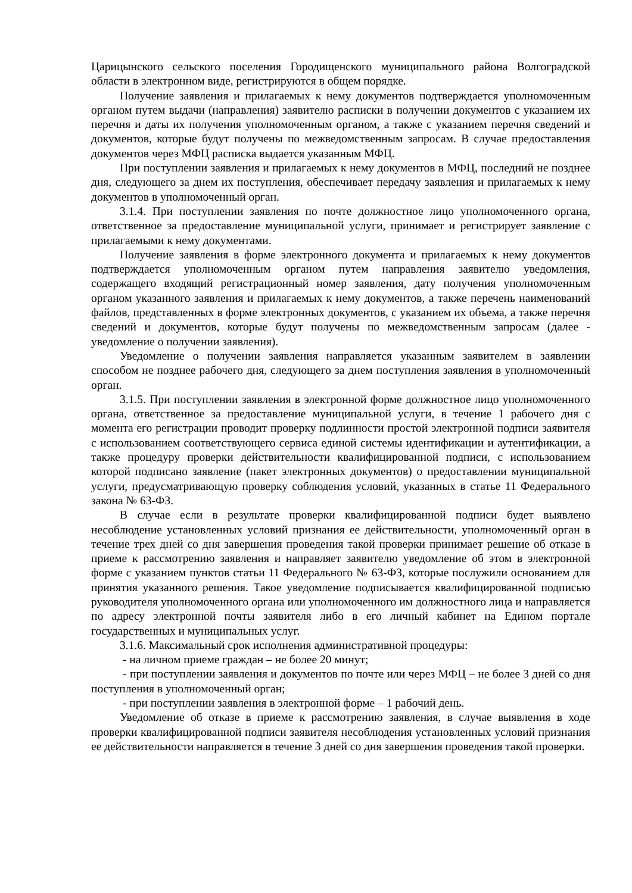Царицынского сельского поселения Городищенского муниципального района Волгоградской области в электронном виде, регистрируются в общем порядке.
Получение заявления и прилагаемых к нему документов подтверждается уполномоченным органом путем выдачи (направления) заявителю расписки в получении документов с указанием их перечня и даты их получения уполномоченным органом, а также с указанием перечня сведений и документов, которые будут получены по межведомственным запросам. В случае предоставления документов через МФЦ расписка выдается указанным МФЦ.
При поступлении заявления и прилагаемых к нему документов в МФЦ, последний не позднее дня, следующего за днем их поступления, обеспечивает передачу заявления и прилагаемых к нему документов в уполномоченный орган.
3.1.4. При поступлении заявления по почте должностное лицо уполномоченного органа, ответственное за предоставление муниципальной услуги, принимает и регистрирует заявление с прилагаемыми к нему документами.
Получение заявления в форме электронного документа и прилагаемых к нему документов подтверждается уполномоченным органом путем направления заявителю уведомления, содержащего входящий регистрационный номер заявления, дату получения уполномоченным органом указанного заявления и прилагаемых к нему документов, а также перечень наименований файлов, представленных в форме электронных документов, с указанием их объема, а также перечня сведений и документов, которые будут получены по межведомственным запросам (далее - уведомление о получении заявления).
Уведомление о получении заявления направляется указанным заявителем в заявлении способом не позднее рабочего дня, следующего за днем поступления заявления в уполномоченный орган.
3.1.5. При поступлении заявления в электронной форме должностное лицо уполномоченного органа, ответственное за предоставление муниципальной услуги, в течение 1 рабочего дня с момента его регистрации проводит проверку подлинности простой электронной подписи заявителя с использованием соответствующего сервиса единой системы идентификации и аутентификации, а также процедуру проверки действительности квалифицированной подписи, с использованием которой подписано заявление (пакет электронных документов) о предоставлении муниципальной услуги, предусматривающую проверку соблюдения условий, указанных в статье 11 Федерального закона № 63-ФЗ.
В случае если в результате проверки квалифицированной подписи будет выявлено несоблюдение установленных условий признания ее действительности, уполномоченный орган в течение трех дней со дня завершения проведения такой проверки принимает решение об отказе в приеме к рассмотрению заявления и направляет заявителю уведомление об этом в электронной форме с указанием пунктов статьи 11 Федерального № 63-ФЗ, которые послужили основанием для принятия указанного решения. Такое уведомление подписывается квалифицированной подписью руководителя уполномоченного органа или уполномоченного им должностного лица и направляется по адресу электронной почты заявителя либо в его личный кабинет на Едином портале государственных и муниципальных услуг.
3.1.6. Максимальный срок исполнения административной процедуры:
- на личном приеме граждан – не более 20 минут;
- при поступлении заявления и документов по почте или через МФЦ – не более 3 дней со дня поступления в уполномоченный орган;
- при поступлении заявления в электронной форме – 1 рабочий день.
Уведомление об отказе в приеме к рассмотрению заявления, в случае выявления в ходе проверки квалифицированной подписи заявителя несоблюдения установленных условий признания ее действительности направляется в течение 3 дней со дня завершения проведения такой проверки.